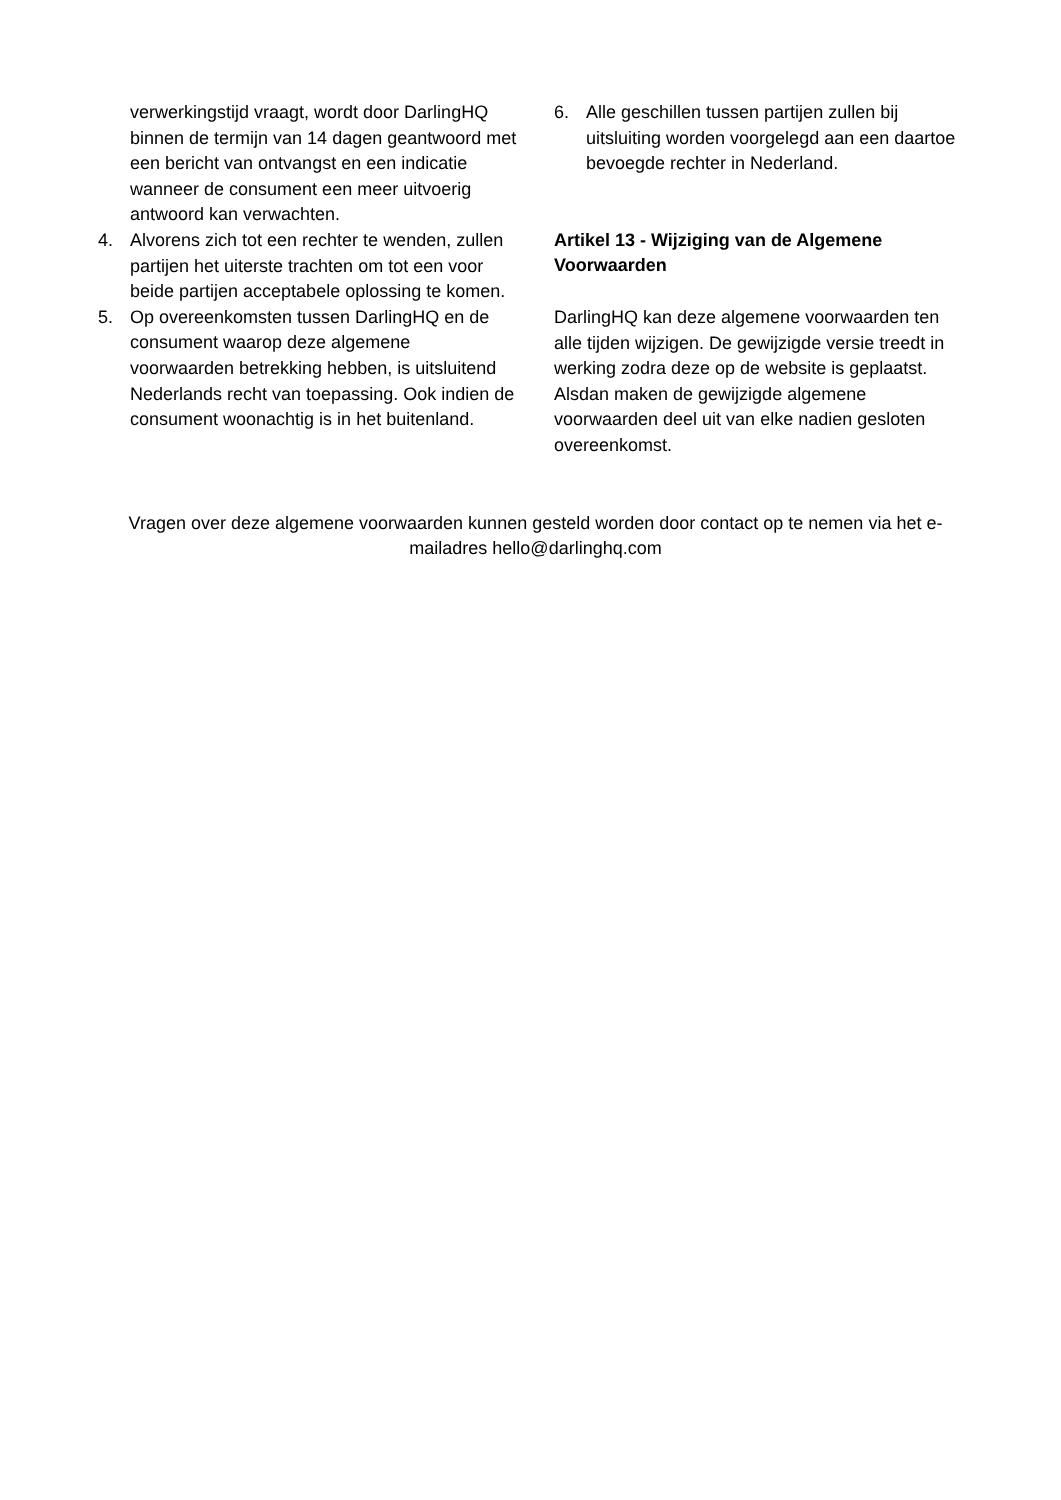verwerkingstijd vraagt, wordt door DarlingHQ binnen de termijn van 14 dagen geantwoord met een bericht van ontvangst en een indicatie wanneer de consument een meer uitvoerig antwoord kan verwachten.
4. Alvorens zich tot een rechter te wenden, zullen partijen het uiterste trachten om tot een voor beide partijen acceptabele oplossing te komen.
5. Op overeenkomsten tussen DarlingHQ en de consument waarop deze algemene voorwaarden betrekking hebben, is uitsluitend Nederlands recht van toepassing. Ook indien de consument woonachtig is in het buitenland.
6. Alle geschillen tussen partijen zullen bij uitsluiting worden voorgelegd aan een daartoe bevoegde rechter in Nederland.
Artikel 13 - Wijziging van de Algemene Voorwaarden
DarlingHQ kan deze algemene voorwaarden ten alle tijden wijzigen. De gewijzigde versie treedt in werking zodra deze op de website is geplaatst. Alsdan maken de gewijzigde algemene voorwaarden deel uit van elke nadien gesloten overeenkomst.
Vragen over deze algemene voorwaarden kunnen gesteld worden door contact op te nemen via het e-mailadres hello@darlinghq.com